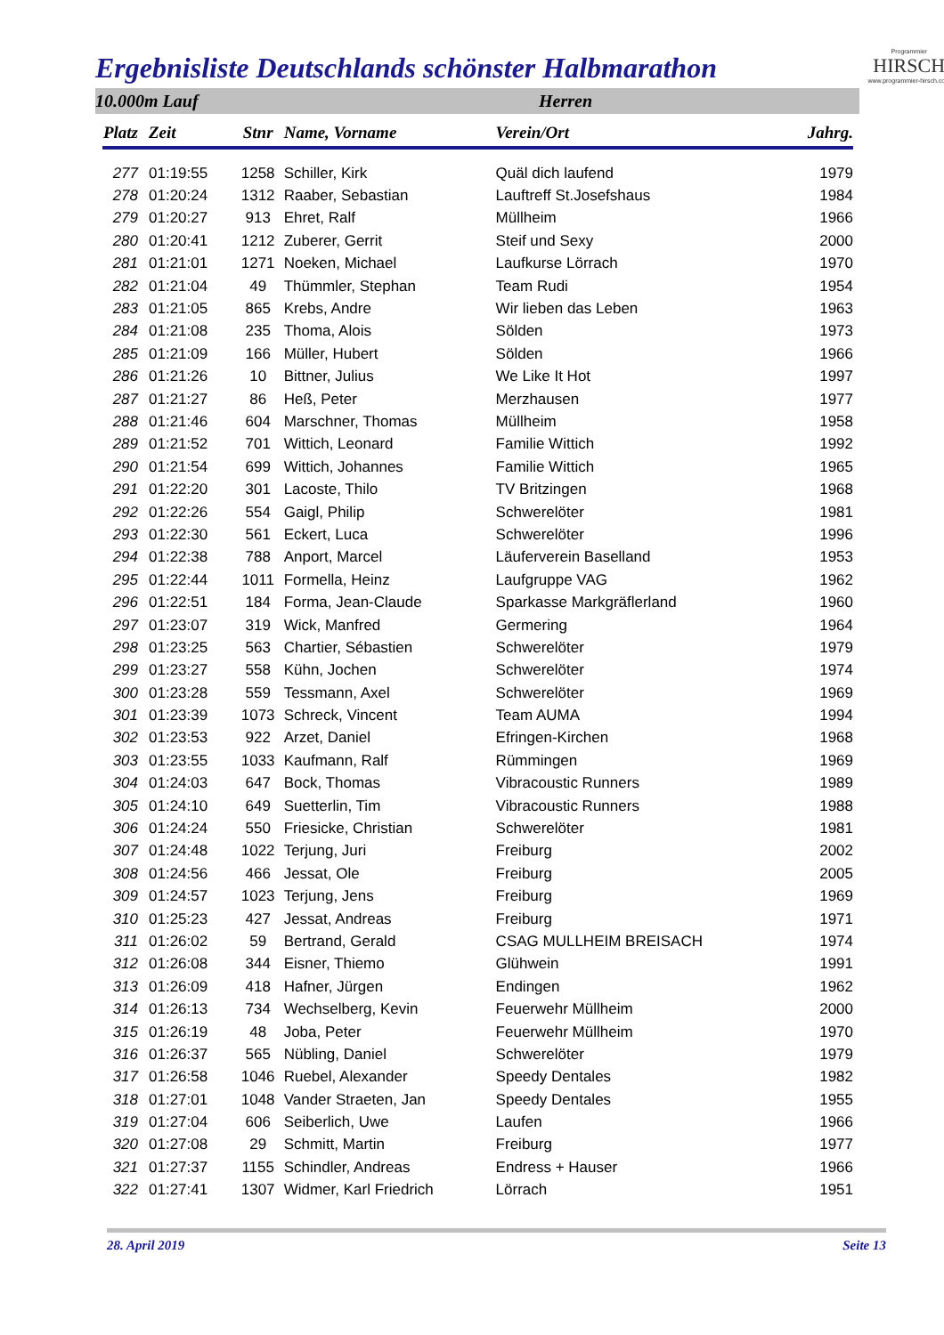Ergebnisliste Deutschlands schönster Halbmarathon
Programmier
HIRSCH
www.programmier-hirsch.com
10.000m Lauf Herren
| Platz | Zeit | Stnr | Name, Vorname | Verein/Ort | Jahrg. |
| --- | --- | --- | --- | --- | --- |
| 277 | 01:19:55 | 1258 | Schiller, Kirk | Quäl dich laufend | 1979 |
| 278 | 01:20:24 | 1312 | Raaber, Sebastian | Lauftreff St.Josefshaus | 1984 |
| 279 | 01:20:27 | 913 | Ehret, Ralf | Müllheim | 1966 |
| 280 | 01:20:41 | 1212 | Zuberer, Gerrit | Steif und Sexy | 2000 |
| 281 | 01:21:01 | 1271 | Noeken, Michael | Laufkurse Lörrach | 1970 |
| 282 | 01:21:04 | 49 | Thümmler, Stephan | Team Rudi | 1954 |
| 283 | 01:21:05 | 865 | Krebs, Andre | Wir lieben das Leben | 1963 |
| 284 | 01:21:08 | 235 | Thoma, Alois | Sölden | 1973 |
| 285 | 01:21:09 | 166 | Müller, Hubert | Sölden | 1966 |
| 286 | 01:21:26 | 10 | Bittner, Julius | We Like It Hot | 1997 |
| 287 | 01:21:27 | 86 | Heß, Peter | Merzhausen | 1977 |
| 288 | 01:21:46 | 604 | Marschner, Thomas | Müllheim | 1958 |
| 289 | 01:21:52 | 701 | Wittich, Leonard | Familie Wittich | 1992 |
| 290 | 01:21:54 | 699 | Wittich, Johannes | Familie Wittich | 1965 |
| 291 | 01:22:20 | 301 | Lacoste, Thilo | TV Britzingen | 1968 |
| 292 | 01:22:26 | 554 | Gaigl, Philip | Schwerelöter | 1981 |
| 293 | 01:22:30 | 561 | Eckert, Luca | Schwerelöter | 1996 |
| 294 | 01:22:38 | 788 | Anport, Marcel | Läuferverein Baselland | 1953 |
| 295 | 01:22:44 | 1011 | Formella, Heinz | Laufgruppe VAG | 1962 |
| 296 | 01:22:51 | 184 | Forma, Jean-Claude | Sparkasse Markgräflerland | 1960 |
| 297 | 01:23:07 | 319 | Wick, Manfred | Germering | 1964 |
| 298 | 01:23:25 | 563 | Chartier, Sébastien | Schwerelöter | 1979 |
| 299 | 01:23:27 | 558 | Kühn, Jochen | Schwerelöter | 1974 |
| 300 | 01:23:28 | 559 | Tessmann, Axel | Schwerelöter | 1969 |
| 301 | 01:23:39 | 1073 | Schreck, Vincent | Team AUMA | 1994 |
| 302 | 01:23:53 | 922 | Arzet, Daniel | Efringen-Kirchen | 1968 |
| 303 | 01:23:55 | 1033 | Kaufmann, Ralf | Rümmingen | 1969 |
| 304 | 01:24:03 | 647 | Bock, Thomas | Vibracoustic Runners | 1989 |
| 305 | 01:24:10 | 649 | Suetterlin, Tim | Vibracoustic Runners | 1988 |
| 306 | 01:24:24 | 550 | Friesicke, Christian | Schwerelöter | 1981 |
| 307 | 01:24:48 | 1022 | Terjung, Juri | Freiburg | 2002 |
| 308 | 01:24:56 | 466 | Jessat, Ole | Freiburg | 2005 |
| 309 | 01:24:57 | 1023 | Terjung, Jens | Freiburg | 1969 |
| 310 | 01:25:23 | 427 | Jessat, Andreas | Freiburg | 1971 |
| 311 | 01:26:02 | 59 | Bertrand, Gerald | CSAG MULLHEIM BREISACH | 1974 |
| 312 | 01:26:08 | 344 | Eisner, Thiemo | Glühwein | 1991 |
| 313 | 01:26:09 | 418 | Hafner, Jürgen | Endingen | 1962 |
| 314 | 01:26:13 | 734 | Wechselberg, Kevin | Feuerwehr Müllheim | 2000 |
| 315 | 01:26:19 | 48 | Joba, Peter | Feuerwehr Müllheim | 1970 |
| 316 | 01:26:37 | 565 | Nübling, Daniel | Schwerelöter | 1979 |
| 317 | 01:26:58 | 1046 | Ruebel, Alexander | Speedy Dentales | 1982 |
| 318 | 01:27:01 | 1048 | Vander Straeten, Jan | Speedy Dentales | 1955 |
| 319 | 01:27:04 | 606 | Seiberlich, Uwe | Laufen | 1966 |
| 320 | 01:27:08 | 29 | Schmitt, Martin | Freiburg | 1977 |
| 321 | 01:27:37 | 1155 | Schindler, Andreas | Endress + Hauser | 1966 |
| 322 | 01:27:41 | 1307 | Widmer, Karl Friedrich | Lörrach | 1951 |
28. April 2019 Seite 13